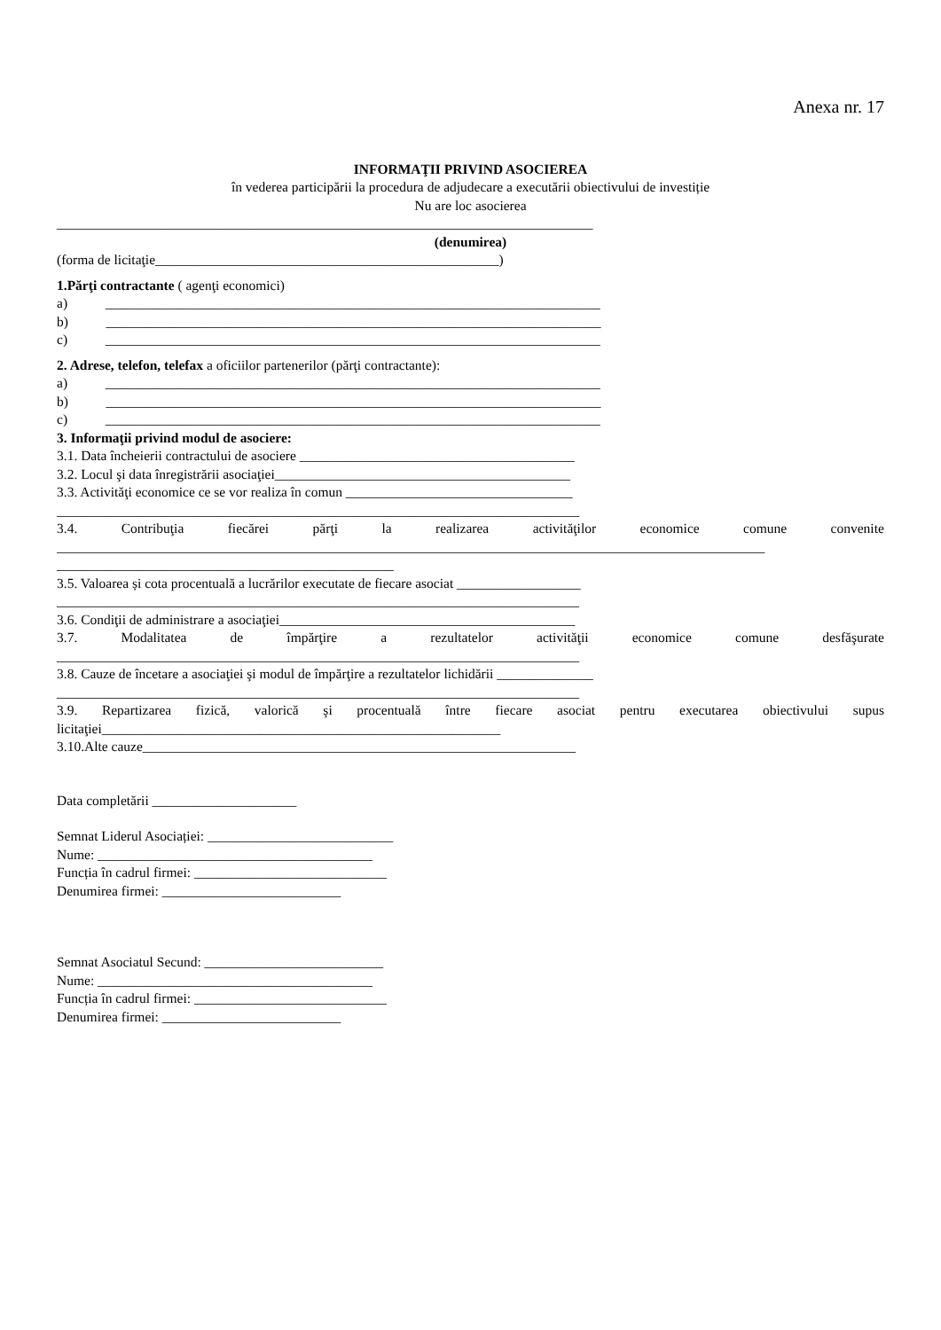Anexa nr. 17
INFORMAŢII PRIVIND ASOCIEREA
în vederea participării la procedura de adjudecare a executării obiectivului de investiție
Nu are loc asocierea
______________________________________________________________________________
(denumirea)
(forma de licitaţie__________________________________________________)
1.Părţi contractante ( agenţi economici)
a) ________________________________________________________________________
b) ________________________________________________________________________
c) ________________________________________________________________________
2. Adrese, telefon, telefax a oficiilor partenerilor (părţi contractante):
a) ________________________________________________________________________
b) ________________________________________________________________________
c) ________________________________________________________________________
3. Informaţii privind modul de asociere:
3.1. Data încheierii contractului de asociere ________________________________________
3.2. Locul şi data înregistrării asociaţiei___________________________________________
3.3. Activităţi economice ce se vor realiza în comun _________________________________
____________________________________________________________________________
3.4. Contribuţia fiecărei părţi la realizarea activităţilor economice comune convenite
_______________________________________________________________________________________________________
_________________________________________________
3.5. Valoarea și cota procentuală a lucrărilor executate de fiecare asociat __________________
____________________________________________________________________________
3.6. Condiţii de administrare a asociaţiei___________________________________________
3.7. Modalitatea de împărţire a rezultatelor activităţii economice comune desfăşurate
____________________________________________________________________________
3.8. Cauze de încetare a asociaţiei şi modul de împărţire a rezultatelor lichidării ______________
____________________________________________________________________________
3.9. Repartizarea fizică, valorică şi procentuală între fiecare asociat pentru executarea obiectivului supus
licitaţiei__________________________________________________________
3.10.Alte cauze_______________________________________________________________
Data completării _____________________
Semnat Liderul Asociației: ___________________________
Nume: ________________________________________
Funcția în cadrul firmei: ____________________________
Denumirea firmei: __________________________
Semnat Asociatul Secund: __________________________
Nume: ________________________________________
Funcția în cadrul firmei: ____________________________
Denumirea firmei: __________________________